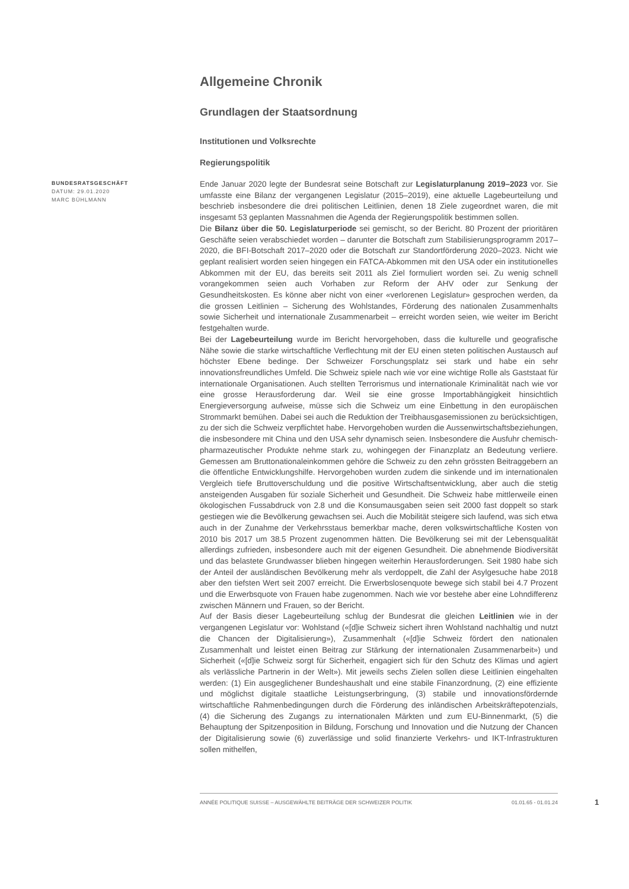Allgemeine Chronik
Grundlagen der Staatsordnung
Institutionen und Volksrechte
Regierungspolitik
BUNDESRATSGESCHÄFT
DATUM: 29.01.2020
MARC BÜHLMANN
Ende Januar 2020 legte der Bundesrat seine Botschaft zur Legislaturplanung 2019–2023 vor. Sie umfasste eine Bilanz der vergangenen Legislatur (2015–2019), eine aktuelle Lagebeurteilung und beschrieb insbesondere die drei politischen Leitlinien, denen 18 Ziele zugeordnet waren, die mit insgesamt 53 geplanten Massnahmen die Agenda der Regierungspolitik bestimmen sollen.
Die Bilanz über die 50. Legislaturperiode sei gemischt, so der Bericht. 80 Prozent der prioritären Geschäfte seien verabschiedet worden – darunter die Botschaft zum Stabilisierungsprogramm 2017–2020, die BFI-Botschaft 2017–2020 oder die Botschaft zur Standortförderung 2020–2023. Nicht wie geplant realisiert worden seien hingegen ein FATCA-Abkommen mit den USA oder ein institutionelles Abkommen mit der EU, das bereits seit 2011 als Ziel formuliert worden sei. Zu wenig schnell vorangekommen seien auch Vorhaben zur Reform der AHV oder zur Senkung der Gesundheitskosten. Es könne aber nicht von einer «verlorenen Legislatur» gesprochen werden, da die grossen Leitlinien – Sicherung des Wohlstandes, Förderung des nationalen Zusammenhalts sowie Sicherheit und internationale Zusammenarbeit – erreicht worden seien, wie weiter im Bericht festgehalten wurde.
Bei der Lagebeurteilung wurde im Bericht hervorgehoben, dass die kulturelle und geografische Nähe sowie die starke wirtschaftliche Verflechtung mit der EU einen steten politischen Austausch auf höchster Ebene bedinge. Der Schweizer Forschungsplatz sei stark und habe ein sehr innovationsfreundliches Umfeld. Die Schweiz spiele nach wie vor eine wichtige Rolle als Gaststaat für internationale Organisationen. Auch stellten Terrorismus und internationale Kriminalität nach wie vor eine grosse Herausforderung dar. Weil sie eine grosse Importabhängigkeit hinsichtlich Energieversorgung aufweise, müsse sich die Schweiz um eine Einbettung in den europäischen Strommarkt bemühen. Dabei sei auch die Reduktion der Treibhausgasemissionen zu berücksichtigen, zu der sich die Schweiz verpflichtet habe. Hervorgehoben wurden die Aussenwirtschaftsbeziehungen, die insbesondere mit China und den USA sehr dynamisch seien. Insbesondere die Ausfuhr chemisch-pharmazeutischer Produkte nehme stark zu, wohingegen der Finanzplatz an Bedeutung verliere. Gemessen am Bruttonationaleinkommen gehöre die Schweiz zu den zehn grössten Beitraggebern an die öffentliche Entwicklungshilfe. Hervorgehoben wurden zudem die sinkende und im internationalen Vergleich tiefe Bruttoverschuldung und die positive Wirtschaftsentwicklung, aber auch die stetig ansteigenden Ausgaben für soziale Sicherheit und Gesundheit. Die Schweiz habe mittlerweile einen ökologischen Fussabdruck von 2.8 und die Konsumausgaben seien seit 2000 fast doppelt so stark gestiegen wie die Bevölkerung gewachsen sei. Auch die Mobilität steigere sich laufend, was sich etwa auch in der Zunahme der Verkehrsstaus bemerkbar mache, deren volkswirtschaftliche Kosten von 2010 bis 2017 um 38.5 Prozent zugenommen hätten. Die Bevölkerung sei mit der Lebensqualität allerdings zufrieden, insbesondere auch mit der eigenen Gesundheit. Die abnehmende Biodiversität und das belastete Grundwasser blieben hingegen weiterhin Herausforderungen. Seit 1980 habe sich der Anteil der ausländischen Bevölkerung mehr als verdoppelt, die Zahl der Asylgesuche habe 2018 aber den tiefsten Wert seit 2007 erreicht. Die Erwerbslosenquote bewege sich stabil bei 4.7 Prozent und die Erwerbsquote von Frauen habe zugenommen. Nach wie vor bestehe aber eine Lohndifferenz zwischen Männern und Frauen, so der Bericht.
Auf der Basis dieser Lagebeurteilung schlug der Bundesrat die gleichen Leitlinien wie in der vergangenen Legislatur vor: Wohlstand («[d]ie Schweiz sichert ihren Wohlstand nachhaltig und nutzt die Chancen der Digitalisierung»), Zusammenhalt («[d]ie Schweiz fördert den nationalen Zusammenhalt und leistet einen Beitrag zur Stärkung der internationalen Zusammenarbeit») und Sicherheit («[d]ie Schweiz sorgt für Sicherheit, engagiert sich für den Schutz des Klimas und agiert als verlässliche Partnerin in der Welt»). Mit jeweils sechs Zielen sollen diese Leitlinien eingehalten werden: (1) Ein ausgeglichener Bundeshaushalt und eine stabile Finanzordnung, (2) eine effiziente und möglichst digitale staatliche Leistungserbringung, (3) stabile und innovationsfördernde wirtschaftliche Rahmenbedingungen durch die Förderung des inländischen Arbeitskräftepotenzials, (4) die Sicherung des Zugangs zu internationalen Märkten und zum EU-Binnenmarkt, (5) die Behauptung der Spitzenposition in Bildung, Forschung und Innovation und die Nutzung der Chancen der Digitalisierung sowie (6) zuverlässige und solid finanzierte Verkehrs- und IKT-Infrastrukturen sollen mithelfen,
ANNÉE POLITIQUE SUISSE – AUSGEWÄHLTE BEITRÄGE DER SCHWEIZER POLITIK 01.01.65 - 01.01.24
1